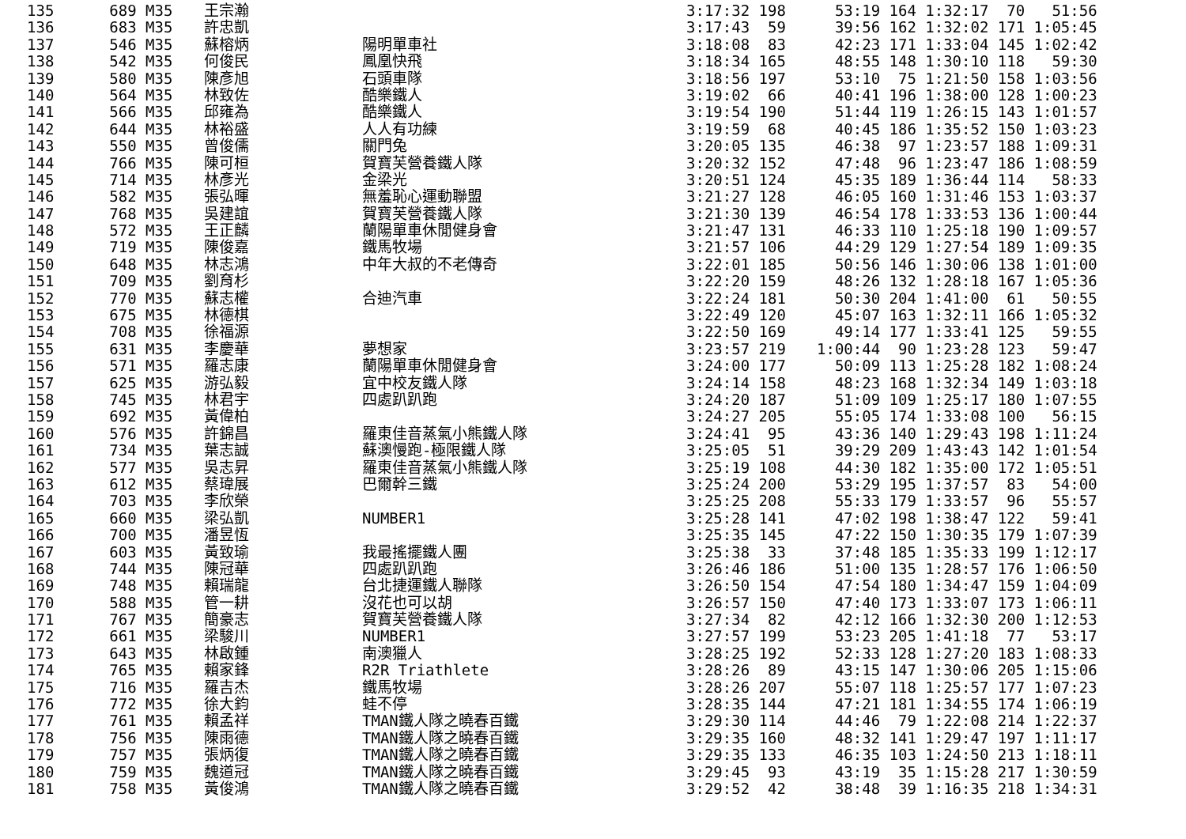| 135 | 689 M35 | 王宗瀚 | | 3:17:32 198 | 53:19 164 1:32:17 70 51:56 |
| 136 | 683 M35 | 許忠凱 | | 3:17:43 59 | 39:56 162 1:32:02 171 1:05:45 |
| 137 | 546 M35 | 蘇榕炳 | 陽明單車社 | 3:18:08 83 | 42:23 171 1:33:04 145 1:02:42 |
| 138 | 542 M35 | 何俊民 | 鳳凰快飛 | 3:18:34 165 | 48:55 148 1:30:10 118 59:30 |
| 139 | 580 M35 | 陳彥旭 | 石頭車隊 | 3:18:56 197 | 53:10 75 1:21:50 158 1:03:56 |
| 140 | 564 M35 | 林致佐 | 酷樂鐵人 | 3:19:02 66 | 40:41 196 1:38:00 128 1:00:23 |
| 141 | 566 M35 | 邱雍為 | 酷樂鐵人 | 3:19:54 190 | 51:44 119 1:26:15 143 1:01:57 |
| 142 | 644 M35 | 林裕盛 | 人人有功練 | 3:19:59 68 | 40:45 186 1:35:52 150 1:03:23 |
| 143 | 550 M35 | 曾俊儒 | 關門兔 | 3:20:05 135 | 46:38 97 1:23:57 188 1:09:31 |
| 144 | 766 M35 | 陳可桓 | 賀寶芙營養鐵人隊 | 3:20:32 152 | 47:48 96 1:23:47 186 1:08:59 |
| 145 | 714 M35 | 林彥光 | 金梁光 | 3:20:51 124 | 45:35 189 1:36:44 114 58:33 |
| 146 | 582 M35 | 張弘暉 | 無羞恥心運動聯盟 | 3:21:27 128 | 46:05 160 1:31:46 153 1:03:37 |
| 147 | 768 M35 | 吳建誼 | 賀寶芙營養鐵人隊 | 3:21:30 139 | 46:54 178 1:33:53 136 1:00:44 |
| 148 | 572 M35 | 王正麟 | 蘭陽單車休閒健身會 | 3:21:47 131 | 46:33 110 1:25:18 190 1:09:57 |
| 149 | 719 M35 | 陳俊嘉 | 鐵馬牧場 | 3:21:57 106 | 44:29 129 1:27:54 189 1:09:35 |
| 150 | 648 M35 | 林志鴻 | 中年大叔的不老傳奇 | 3:22:01 185 | 50:56 146 1:30:06 138 1:01:00 |
| 151 | 709 M35 | 劉育杉 | | 3:22:20 159 | 48:26 132 1:28:18 167 1:05:36 |
| 152 | 770 M35 | 蘇志權 | 合迪汽車 | 3:22:24 181 | 50:30 204 1:41:00 61 50:55 |
| 153 | 675 M35 | 林德棋 | | 3:22:49 120 | 45:07 163 1:32:11 166 1:05:32 |
| 154 | 708 M35 | 徐福源 | | 3:22:50 169 | 49:14 177 1:33:41 125 59:55 |
| 155 | 631 M35 | 李慶華 | 夢想家 | 3:23:57 219 | 1:00:44 90 1:23:28 123 59:47 |
| 156 | 571 M35 | 羅志康 | 蘭陽單車休閒健身會 | 3:24:00 177 | 50:09 113 1:25:28 182 1:08:24 |
| 157 | 625 M35 | 游弘毅 | 宜中校友鐵人隊 | 3:24:14 158 | 48:23 168 1:32:34 149 1:03:18 |
| 158 | 745 M35 | 林君宇 | 四處趴趴跑 | 3:24:20 187 | 51:09 109 1:25:17 180 1:07:55 |
| 159 | 692 M35 | 黃偉柏 | | 3:24:27 205 | 55:05 174 1:33:08 100 56:15 |
| 160 | 576 M35 | 許錦昌 | 羅東佳音蒸氣小熊鐵人隊 | 3:24:41 95 | 43:36 140 1:29:43 198 1:11:24 |
| 161 | 734 M35 | 葉志誠 | 蘇澳慢跑-極限鐵人隊 | 3:25:05 51 | 39:29 209 1:43:43 142 1:01:54 |
| 162 | 577 M35 | 吳志昇 | 羅東佳音蒸氣小熊鐵人隊 | 3:25:19 108 | 44:30 182 1:35:00 172 1:05:51 |
| 163 | 612 M35 | 蔡瑋展 | 巴爾幹三鐵 | 3:25:24 200 | 53:29 195 1:37:57 83 54:00 |
| 164 | 703 M35 | 李欣榮 | | 3:25:25 208 | 55:33 179 1:33:57 96 55:57 |
| 165 | 660 M35 | 梁弘凱 | NUMBER1 | 3:25:28 141 | 47:02 198 1:38:47 122 59:41 |
| 166 | 700 M35 | 潘昱恆 | | 3:25:35 145 | 47:22 150 1:30:35 179 1:07:39 |
| 167 | 603 M35 | 黃致瑜 | 我最搖擺鐵人團 | 3:25:38 33 | 37:48 185 1:35:33 199 1:12:17 |
| 168 | 744 M35 | 陳冠華 | 四處趴趴跑 | 3:26:46 186 | 51:00 135 1:28:57 176 1:06:50 |
| 169 | 748 M35 | 賴瑞龍 | 台北捷運鐵人聯隊 | 3:26:50 154 | 47:54 180 1:34:47 159 1:04:09 |
| 170 | 588 M35 | 管一耕 | 沒花也可以胡 | 3:26:57 150 | 47:40 173 1:33:07 173 1:06:11 |
| 171 | 767 M35 | 簡豪志 | 賀寶芙營養鐵人隊 | 3:27:34 82 | 42:12 166 1:32:30 200 1:12:53 |
| 172 | 661 M35 | 梁駿川 | NUMBER1 | 3:27:57 199 | 53:23 205 1:41:18 77 53:17 |
| 173 | 643 M35 | 林啟鍾 | 南澳獵人 | 3:28:25 192 | 52:33 128 1:27:20 183 1:08:33 |
| 174 | 765 M35 | 賴家鋒 | R2R Triathlete | 3:28:26 89 | 43:15 147 1:30:06 205 1:15:06 |
| 175 | 716 M35 | 羅吉杰 | 鐵馬牧場 | 3:28:26 207 | 55:07 118 1:25:57 177 1:07:23 |
| 176 | 772 M35 | 徐大鈞 | 蛙不停 | 3:28:35 144 | 47:21 181 1:34:55 174 1:06:19 |
| 177 | 761 M35 | 賴孟祥 | TMAN鐵人隊之曉春百鐵 | 3:29:30 114 | 44:46 79 1:22:08 214 1:22:37 |
| 178 | 756 M35 | 陳雨德 | TMAN鐵人隊之曉春百鐵 | 3:29:35 160 | 48:32 141 1:29:47 197 1:11:17 |
| 179 | 757 M35 | 張炳復 | TMAN鐵人隊之曉春百鐵 | 3:29:35 133 | 46:35 103 1:24:50 213 1:18:11 |
| 180 | 759 M35 | 魏道冠 | TMAN鐵人隊之曉春百鐵 | 3:29:45 93 | 43:19 35 1:15:28 217 1:30:59 |
| 181 | 758 M35 | 黃俊鴻 | TMAN鐵人隊之曉春百鐵 | 3:29:52 42 | 38:48 39 1:16:35 218 1:34:31 |